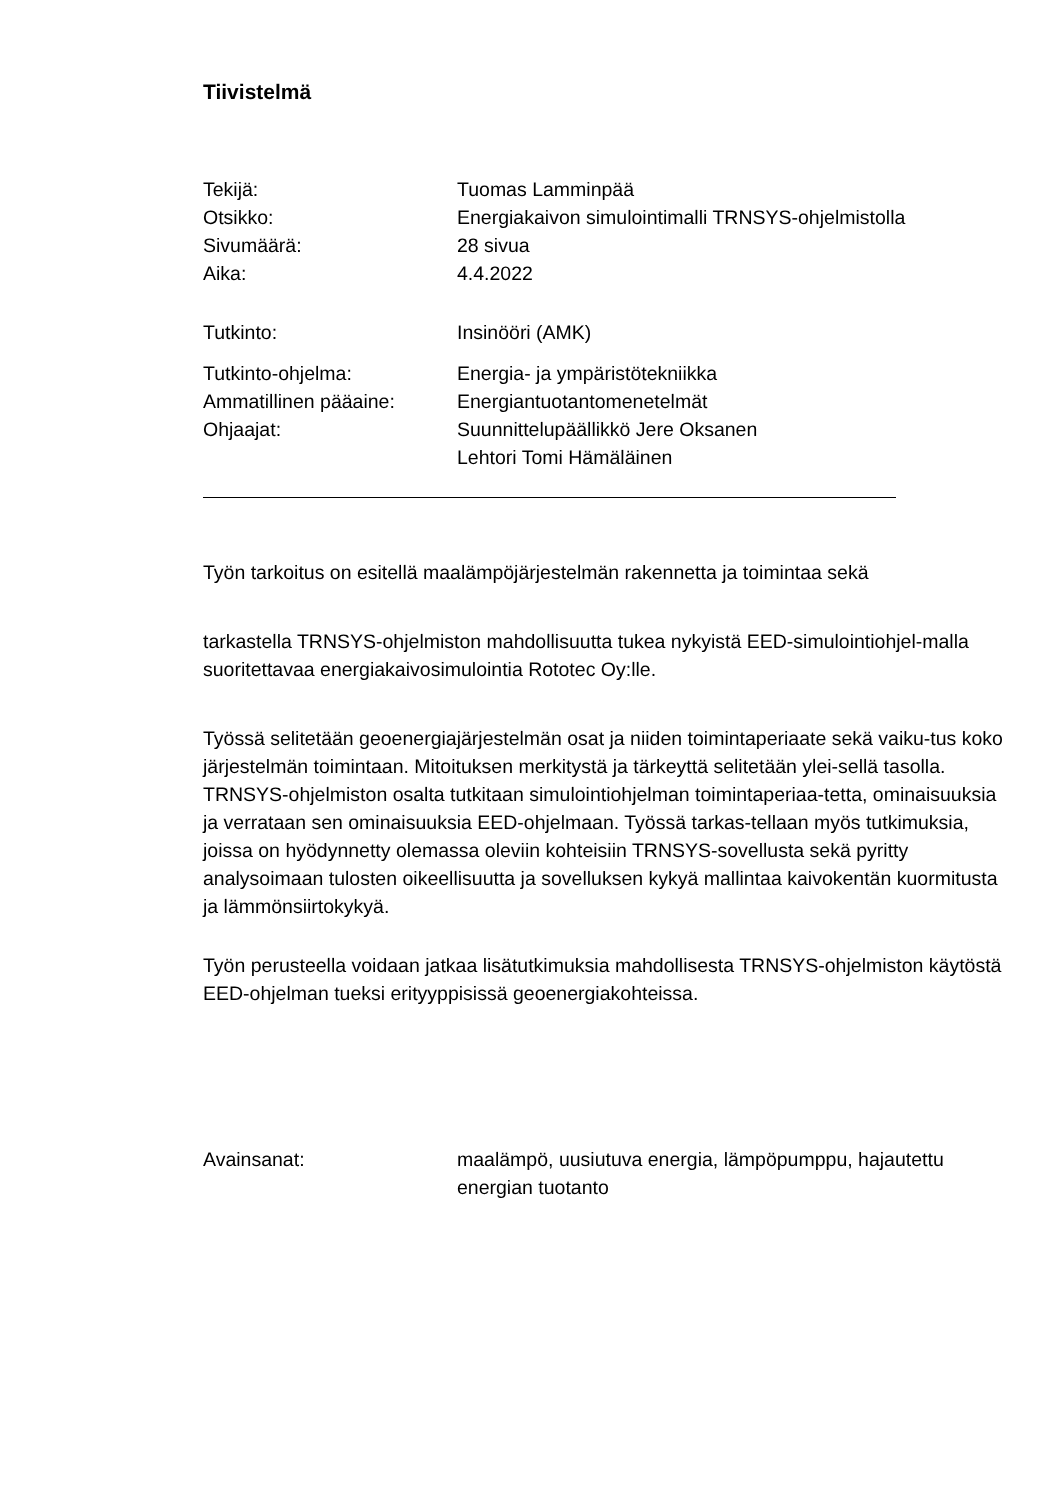Tiivistelmä
Tekijä: Tuomas Lamminpää
Otsikko: Energiakaivon simulointimalli TRNSYS-ohjelmistolla
Sivumäärä: 28 sivua
Aika: 4.4.2022
Tutkinto: Insinööri (AMK)
Tutkinto-ohjelma: Energia- ja ympäristötekniikka
Ammatillinen pääaine: Energiantuotantomenetelmät
Ohjaajat: Suunnittelupäällikkö Jere Oksanen
Lehtori Tomi Hämäläinen
Työn tarkoitus on esitellä maalämpöjärjestelmän rakennetta ja toimintaa sekä
tarkastella TRNSYS-ohjelmiston mahdollisuutta tukea nykyistä EED-simulointiohjel-malla suoritettavaa energiakaivosimulointia Rototec Oy:lle.
Työssä selitetään geoenergiajärjestelmän osat ja niiden toimintaperiaate sekä vaiku-tus koko järjestelmän toimintaan. Mitoituksen merkitystä ja tärkeyttä selitetään ylei-sellä tasolla. TRNSYS-ohjelmiston osalta tutkitaan simulointiohjelman toimintaperiaa-tetta, ominaisuuksia ja verrataan sen ominaisuuksia EED-ohjelmaan. Työssä tarkas-tellaan myös tutkimuksia, joissa on hyödynnetty olemassa oleviin kohteisiin TRNSYS-sovellusta sekä pyritty analysoimaan tulosten oikeellisuutta ja sovelluksen kykyä mallintaa kaivokentän kuormitusta ja lämmönsiirtokykyä.
Työn perusteella voidaan jatkaa lisätutkimuksia mahdollisesta TRNSYS-ohjelmiston käytöstä EED-ohjelman tueksi erityyppisissä geoenergiakohteissa.
Avainsanat: maalämpö, uusiutuva energia, lämpöpumppu, hajautettu
energian tuotanto